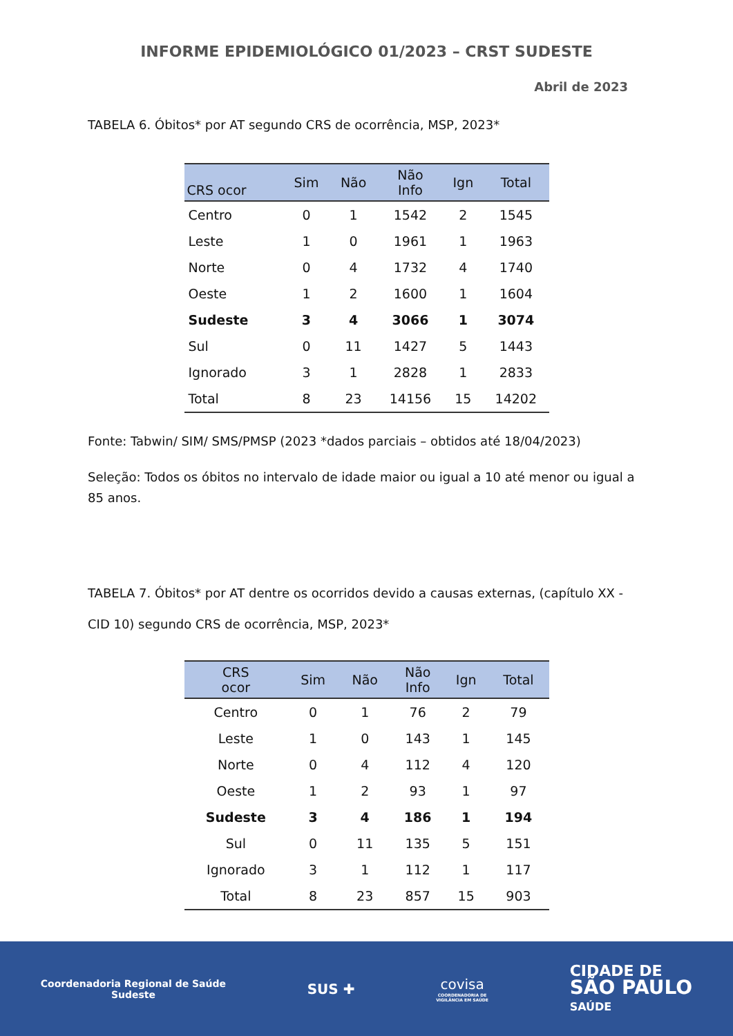INFORME EPIDEMIOLÓGICO 01/2023 – CRST SUDESTE
Abril de 2023
TABELA 6. Óbitos* por AT segundo CRS de ocorrência, MSP, 2023*
| CRS ocor | Sim | Não | Não Info | Ign | Total |
| --- | --- | --- | --- | --- | --- |
| Centro | 0 | 1 | 1542 | 2 | 1545 |
| Leste | 1 | 0 | 1961 | 1 | 1963 |
| Norte | 0 | 4 | 1732 | 4 | 1740 |
| Oeste | 1 | 2 | 1600 | 1 | 1604 |
| Sudeste | 3 | 4 | 3066 | 1 | 3074 |
| Sul | 0 | 11 | 1427 | 5 | 1443 |
| Ignorado | 3 | 1 | 2828 | 1 | 2833 |
| Total | 8 | 23 | 14156 | 15 | 14202 |
Fonte: Tabwin/ SIM/ SMS/PMSP (2023 *dados parciais – obtidos até 18/04/2023)
Seleção: Todos os óbitos no intervalo de idade maior ou igual a 10 até menor ou igual a 85 anos.
TABELA 7. Óbitos* por AT dentre os ocorridos devido a causas externas, (capítulo XX - CID 10) segundo CRS de ocorrência, MSP, 2023*
| CRS ocor | Sim | Não | Não Info | Ign | Total |
| --- | --- | --- | --- | --- | --- |
| Centro | 0 | 1 | 76 | 2 | 79 |
| Leste | 1 | 0 | 143 | 1 | 145 |
| Norte | 0 | 4 | 112 | 4 | 120 |
| Oeste | 1 | 2 | 93 | 1 | 97 |
| Sudeste | 3 | 4 | 186 | 1 | 194 |
| Sul | 0 | 11 | 135 | 5 | 151 |
| Ignorado | 3 | 1 | 112 | 1 | 117 |
| Total | 8 | 23 | 857 | 15 | 903 |
Coordenadoria Regional de Saúde
Sudeste
SUS ✚
covisa
COORDENADORIA DE
VIGILÂNCIA EM SAÚDE
CIDADE DE
SÃO PAULO
SAÚDE